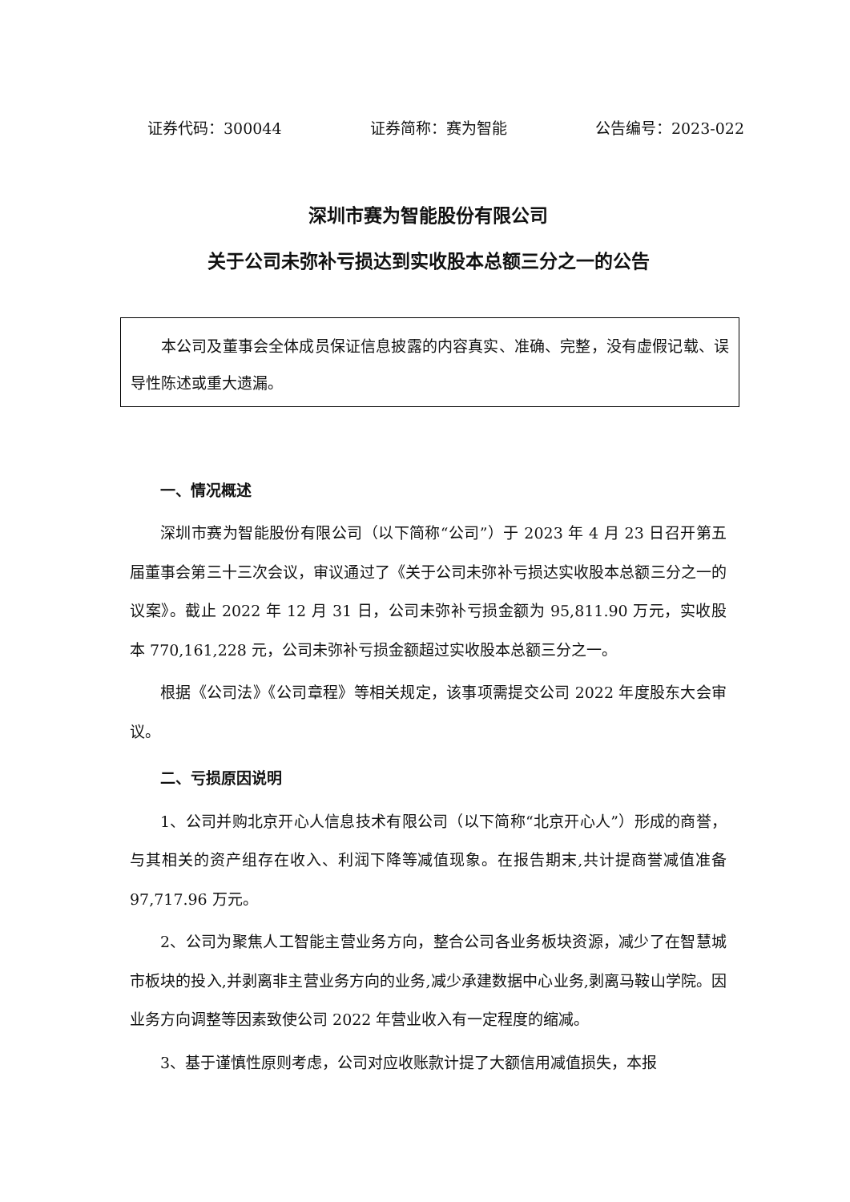证券代码：300044 证券简称：赛为智能 公告编号：2023-022
深圳市赛为智能股份有限公司
关于公司未弥补亏损达到实收股本总额三分之一的公告
本公司及董事会全体成员保证信息披露的内容真实、准确、完整，没有虚假记载、误导性陈述或重大遗漏。
一、情况概述
深圳市赛为智能股份有限公司（以下简称“公司”）于 2023 年 4 月 23 日召开第五届董事会第三十三次会议，审议通过了《关于公司未弥补亏损达实收股本总额三分之一的议案》。截止 2022 年 12 月 31 日，公司未弥补亏损金额为 95,811.90 万元，实收股本 770,161,228 元，公司未弥补亏损金额超过实收股本总额三分之一。
根据《公司法》《公司章程》等相关规定，该事项需提交公司 2022 年度股东大会审议。
二、亏损原因说明
1、公司并购北京开心人信息技术有限公司（以下简称“北京开心人”）形成的商誉，与其相关的资产组存在收入、利润下降等减值现象。在报告期末,共计提商誉减值准备 97,717.96 万元。
2、公司为聚焦人工智能主营业务方向，整合公司各业务板块资源，减少了在智慧城市板块的投入,并剥离非主营业务方向的业务,减少承建数据中心业务,剥离马鞍山学院。因业务方向调整等因素致使公司 2022 年营业收入有一定程度的缩减。
3、基于谨慎性原则考虑，公司对应收账款计提了大额信用减值损失，本报